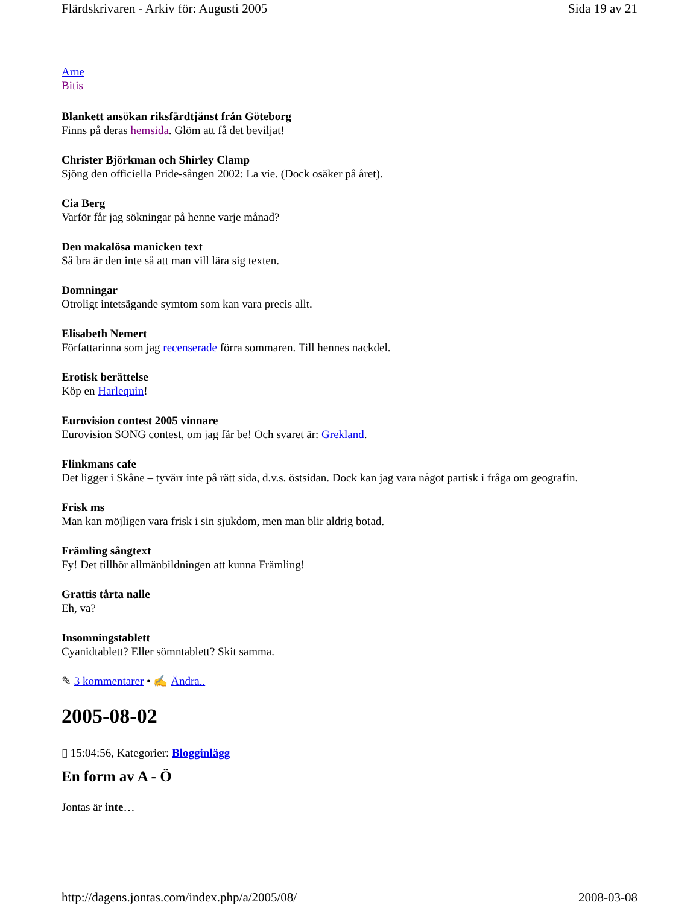Flärdskrivaren - Arkiv för: Augusti 2005 Sida 19 av 21
Arne
Bitis
Blankett ansökan riksfärdtjänst från Göteborg
Finns på deras hemsida. Glöm att få det beviljat!
Christer Björkman och Shirley Clamp
Sjöng den officiella Pride-sången 2002: La vie. (Dock osäker på året).
Cia Berg
Varför får jag sökningar på henne varje månad?
Den makalösa manicken text
Så bra är den inte så att man vill lära sig texten.
Domningar
Otroligt intetsägande symtom som kan vara precis allt.
Elisabeth Nemert
Författarinna som jag recenserade förra sommaren. Till hennes nackdel.
Erotisk berättelse
Köp en Harlequin!
Eurovision contest 2005 vinnare
Eurovision SONG contest, om jag får be! Och svaret är: Grekland.
Flinkmans cafe
Det ligger i Skåne – tyvärr inte på rätt sida, d.v.s. östsidan. Dock kan jag vara något partisk i fråga om geografin.
Frisk ms
Man kan möjligen vara frisk i sin sjukdom, men man blir aldrig botad.
Främling sångtext
Fy! Det tillhör allmänbildningen att kunna Främling!
Grattis tårta nalle
Eh, va?
Insomningstablett
Cyanidtablett? Eller sömntablett? Skit samma.
✎ 3 kommentarer • ✍ Ändra..
2005-08-02
▯ 15:04:56, Kategorier: Blogginlägg
En form av A - Ö
Jontas är inte…
http://dagens.jontas.com/index.php/a/2005/08/ 2008-03-08